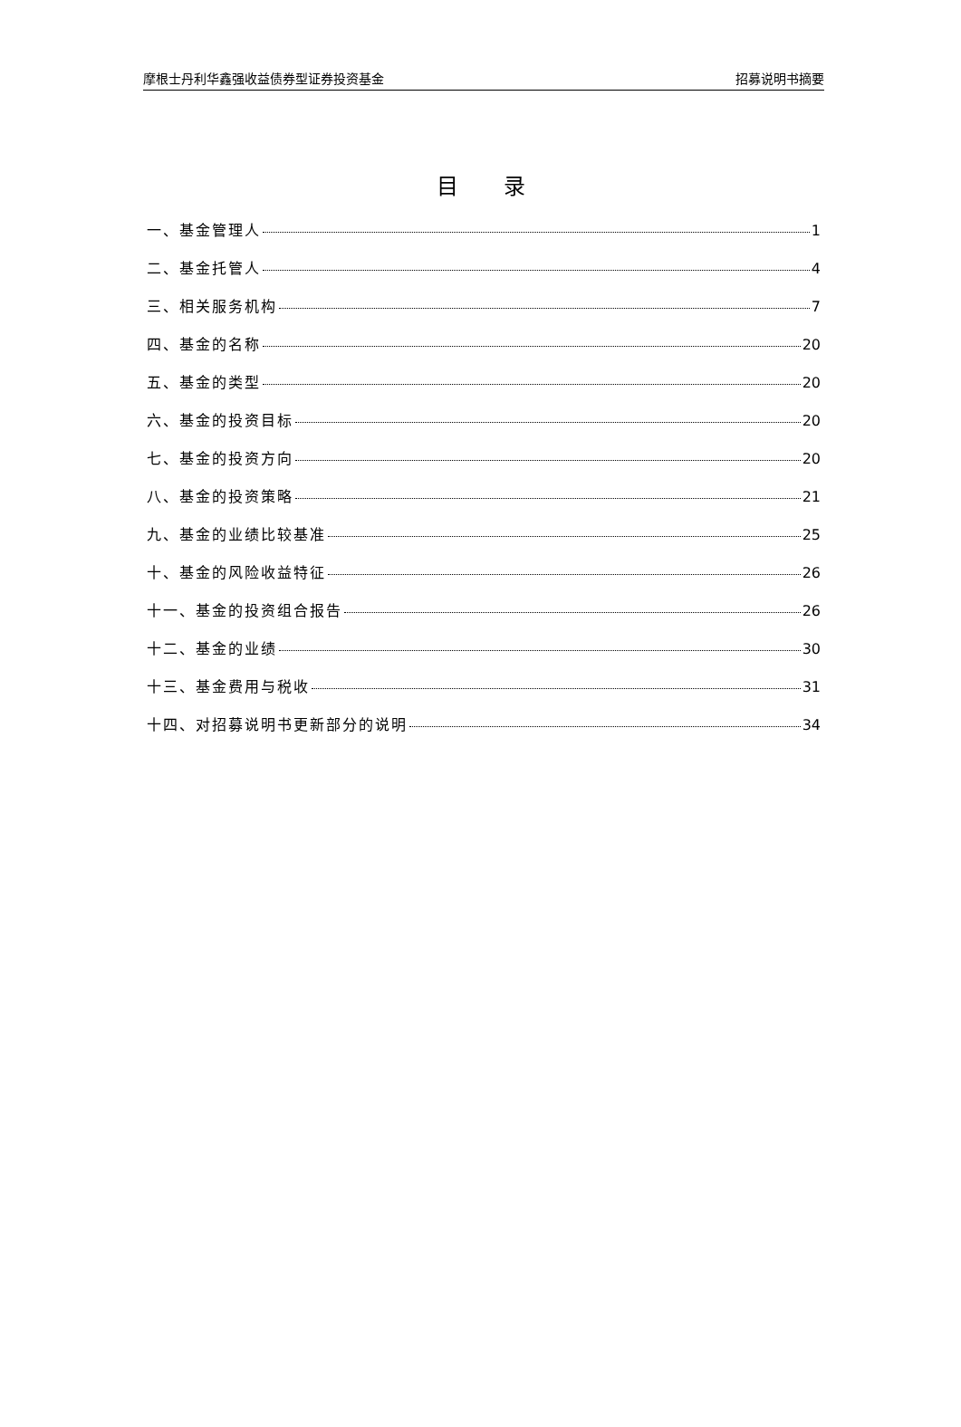摩根士丹利华鑫强收益债券型证券投资基金 招募说明书摘要
目录
一、基金管理人 1
二、基金托管人 4
三、相关服务机构 7
四、基金的名称 20
五、基金的类型 20
六、基金的投资目标 20
七、基金的投资方向 20
八、基金的投资策略 21
九、基金的业绩比较基准 25
十、基金的风险收益特征 26
十一、基金的投资组合报告 26
十二、基金的业绩 30
十三、基金费用与税收 31
十四、对招募说明书更新部分的说明 34